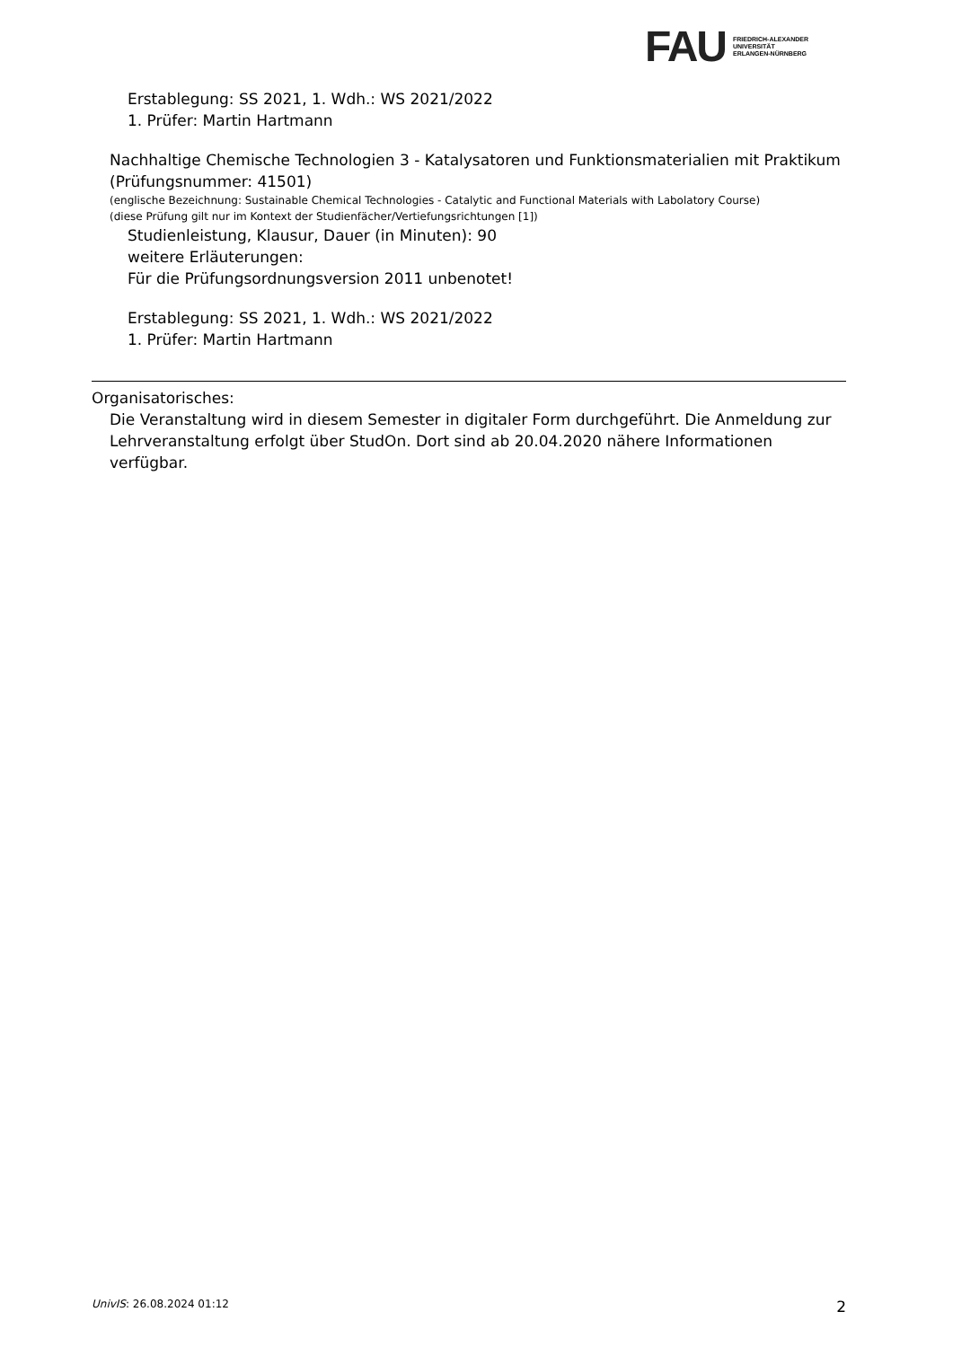FAU
FRIEDRICH-ALEXANDER
UNIVERSITÄT
ERLANGEN-NÜRNBERG
Erstablegung: SS 2021, 1. Wdh.: WS 2021/2022
1. Prüfer: Martin Hartmann
Nachhaltige Chemische Technologien 3 - Katalysatoren und Funktionsmaterialien mit Praktikum (Prüfungsnummer: 41501)
(englische Bezeichnung: Sustainable Chemical Technologies - Catalytic and Functional Materials with Labolatory Course)
(diese Prüfung gilt nur im Kontext der Studienfächer/Vertiefungsrichtungen [1])
Studienleistung, Klausur, Dauer (in Minuten): 90
weitere Erläuterungen:
Für die Prüfungsordnungsversion 2011 unbenotet!
Erstablegung: SS 2021, 1. Wdh.: WS 2021/2022
1. Prüfer: Martin Hartmann
Organisatorisches:
Die Veranstaltung wird in diesem Semester in digitaler Form durchgeführt. Die Anmeldung zur Lehrveranstaltung erfolgt über StudOn. Dort sind ab 20.04.2020 nähere Informationen verfügbar.
UnivIS: 26.08.2024 01:12 2